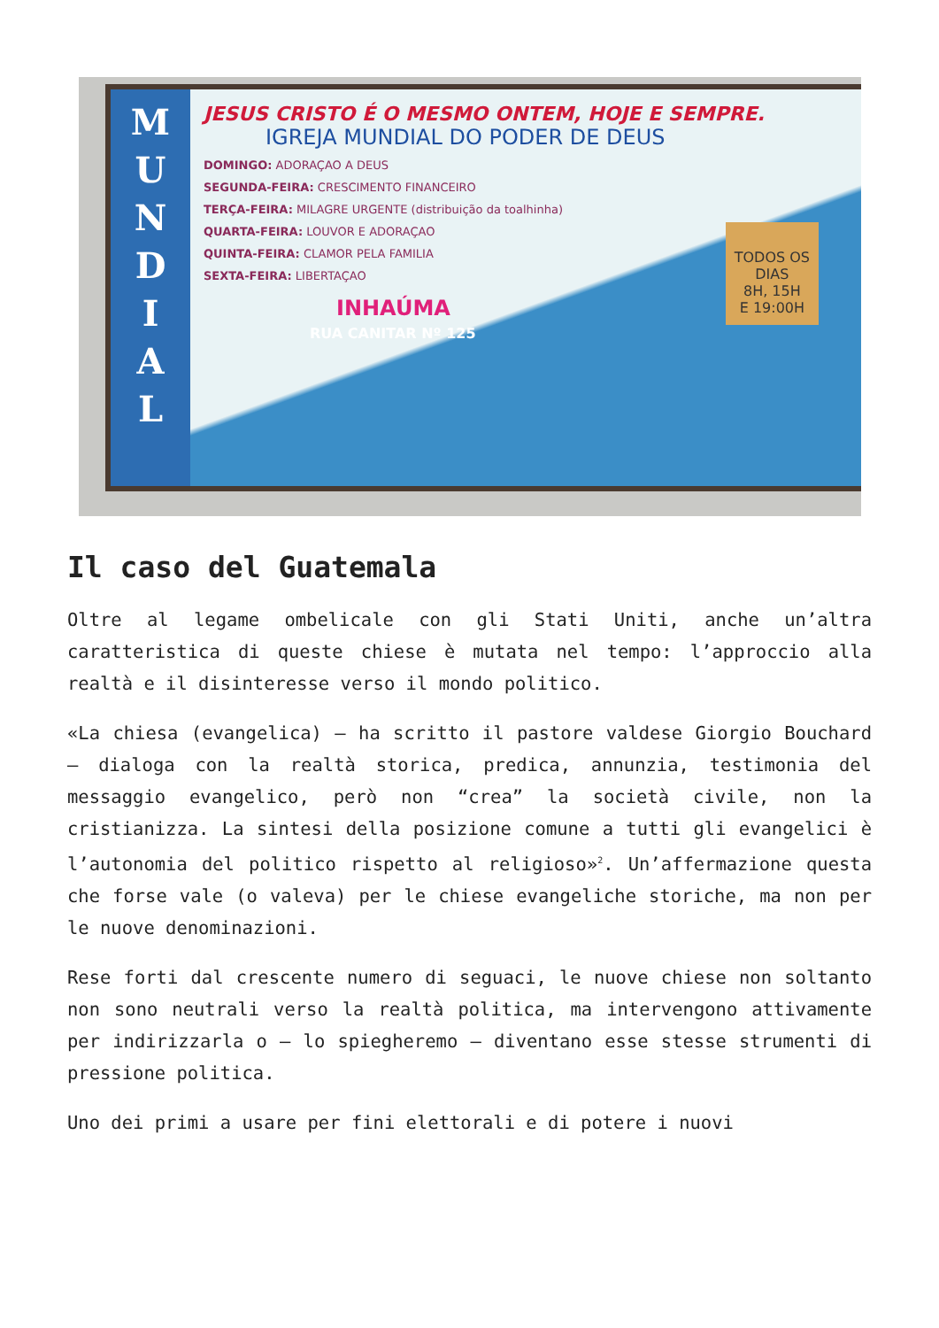M
U
N
D
I
A
L
JESUS CRISTO É O MESMO ONTEM, HOJE E SEMPRE.
IGREJA MUNDIAL DO PODER DE DEUS
DOMINGO: ADORAÇAO A DEUS
SEGUNDA-FEIRA: CRESCIMENTO FINANCEIRO
TERÇA-FEIRA: MILAGRE URGENTE (distribuição da toalhinha)
QUARTA-FEIRA: LOUVOR E ADORAÇAO
QUINTA-FEIRA: CLAMOR PELA FAMILIA
SEXTA-FEIRA: LIBERTAÇAO
INHAÚMA
RUA CANITAR Nº 125
TODOS OS
DIAS
8H, 15H
E 19:00H
Il caso del Guatemala
Oltre al legame ombelicale con gli Stati Uniti, anche un’altra caratteristica di queste chiese è mutata nel tempo: l’approccio alla realtà e il disinteresse verso il mondo politico.
«La chiesa (evangelica) – ha scritto il pastore valdese Giorgio Bouchard – dialoga con la realtà storica, predica, annunzia, testimonia del messaggio evangelico, però non “crea” la società civile, non la cristianizza. La sintesi della posizione comune a tutti gli evangelici è l’autonomia del politico rispetto al religioso»<sup>2</sup>. Un’affermazione questa che forse vale (o valeva) per le chiese evangeliche storiche, ma non per le nuove denominazioni.
Rese forti dal crescente numero di seguaci, le nuove chiese non soltanto non sono neutrali verso la realtà politica, ma intervengono attivamente per indirizzarla o – lo spiegheremo – diventano esse stesse strumenti di pressione politica.
Uno dei primi a usare per fini elettorali e di potere i nuovi